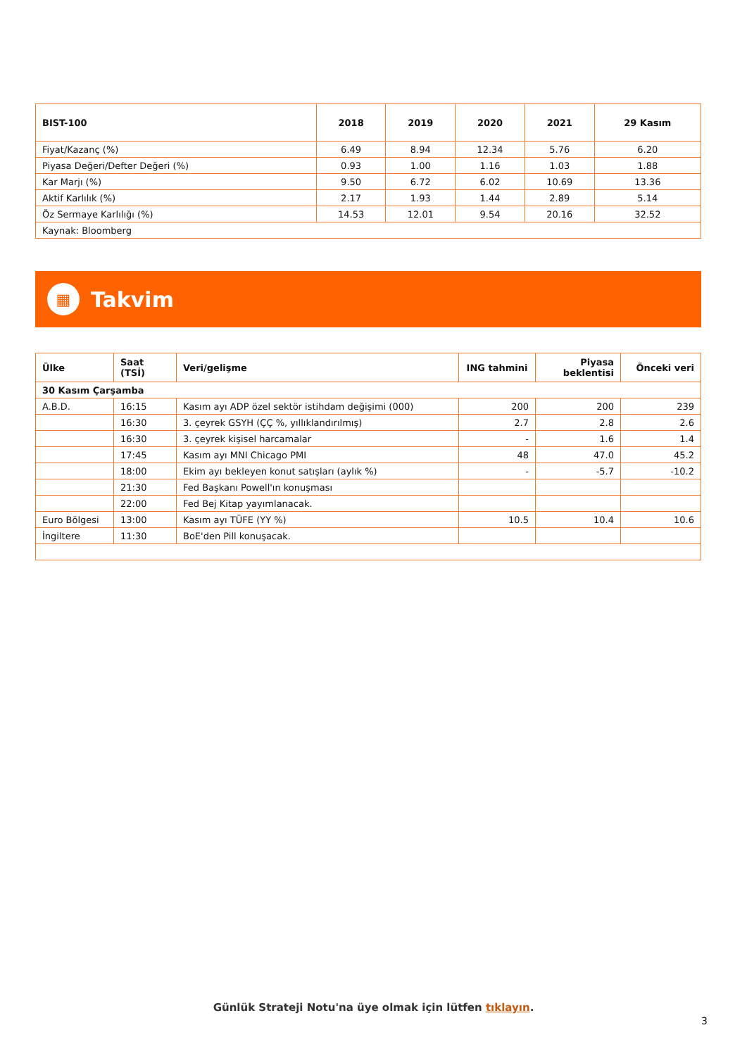| BIST-100 | 2018 | 2019 | 2020 | 2021 | 29 Kasım |
| --- | --- | --- | --- | --- | --- |
| Fiyat/Kazanç (%) | 6.49 | 8.94 | 12.34 | 5.76 | 6.20 |
| Piyasa Değeri/Defter Değeri (%) | 0.93 | 1.00 | 1.16 | 1.03 | 1.88 |
| Kar Marjı (%) | 9.50 | 6.72 | 6.02 | 10.69 | 13.36 |
| Aktif Karlılık (%) | 2.17 | 1.93 | 1.44 | 2.89 | 5.14 |
| Öz Sermaye Karlılığı (%) | 14.53 | 12.01 | 9.54 | 20.16 | 32.52 |
| Kaynak: Bloomberg | | | | | |
▦
Takvim
| Ülke | Saat (TSİ) | Veri/gelişme | ING tahmini | Piyasa beklentisi | Önceki veri |
| --- | --- | --- | --- | --- | --- |
| 30 Kasım Çarşamba | | | | | |
| A.B.D. | 16:15 | Kasım ayı ADP özel sektör istihdam değişimi (000) | 200 | 200 | 239 |
| | 16:30 | 3. çeyrek GSYH (ÇÇ %, yıllıklandırılmış) | 2.7 | 2.8 | 2.6 |
| | 16:30 | 3. çeyrek kişisel harcamalar | - | 1.6 | 1.4 |
| | 17:45 | Kasım ayı MNI Chicago PMI | 48 | 47.0 | 45.2 |
| | 18:00 | Ekim ayı bekleyen konut satışları (aylık %) | - | -5.7 | -10.2 |
| | 21:30 | Fed Başkanı Powell'ın konuşması | | | |
| | 22:00 | Fed Bej Kitap yayımlanacak. | | | |
| Euro Bölgesi | 13:00 | Kasım ayı TÜFE (YY %) | 10.5 | 10.4 | 10.6 |
| İngiltere | 11:30 | BoE'den Pill konuşacak. | | | |
Günlük Strateji Notu'na üye olmak için lütfen tıklayın.
3